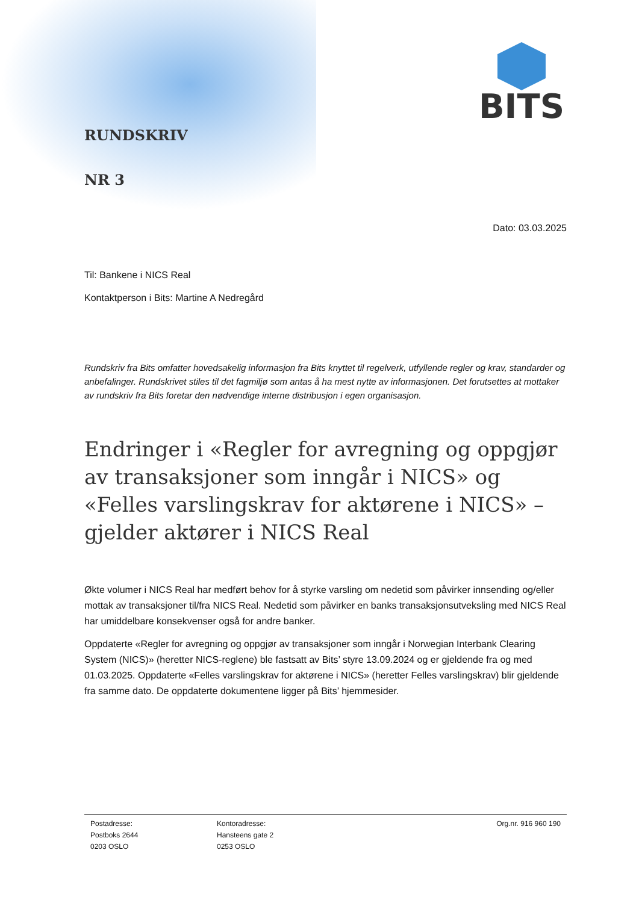RUNDSKRIV
NR 3
BITS
Dato: 03.03.2025
Til: Bankene i NICS Real
Kontaktperson i Bits: Martine A Nedregård
Rundskriv fra Bits omfatter hovedsakelig informasjon fra Bits knyttet til regelverk, utfyllende regler og krav, standarder og anbefalinger. Rundskrivet stiles til det fagmiljø som antas å ha mest nytte av informasjonen. Det forutsettes at mottaker av rundskriv fra Bits foretar den nødvendige interne distribusjon i egen organisasjon.
Endringer i «Regler for avregning og oppgjør av transaksjoner som inngår i NICS» og «Felles varslingskrav for aktørene i NICS» – gjelder aktører i NICS Real
Økte volumer i NICS Real har medført behov for å styrke varsling om nedetid som påvirker innsending og/eller mottak av transaksjoner til/fra NICS Real. Nedetid som påvirker en banks transaksjonsutveksling med NICS Real har umiddelbare konsekvenser også for andre banker.
Oppdaterte «Regler for avregning og oppgjør av transaksjoner som inngår i Norwegian Interbank Clearing System (NICS)» (heretter NICS-reglene) ble fastsatt av Bits’ styre 13.09.2024 og er gjeldende fra og med 01.03.2025. Oppdaterte «Felles varslingskrav for aktørene i NICS» (heretter Felles varslingskrav) blir gjeldende fra samme dato. De oppdaterte dokumentene ligger på Bits’ hjemmesider.
Postadresse:
Postboks 2644
0203 OSLO
Kontoradresse:
Hansteens gate 2
0253 OSLO
Org.nr. 916 960 190